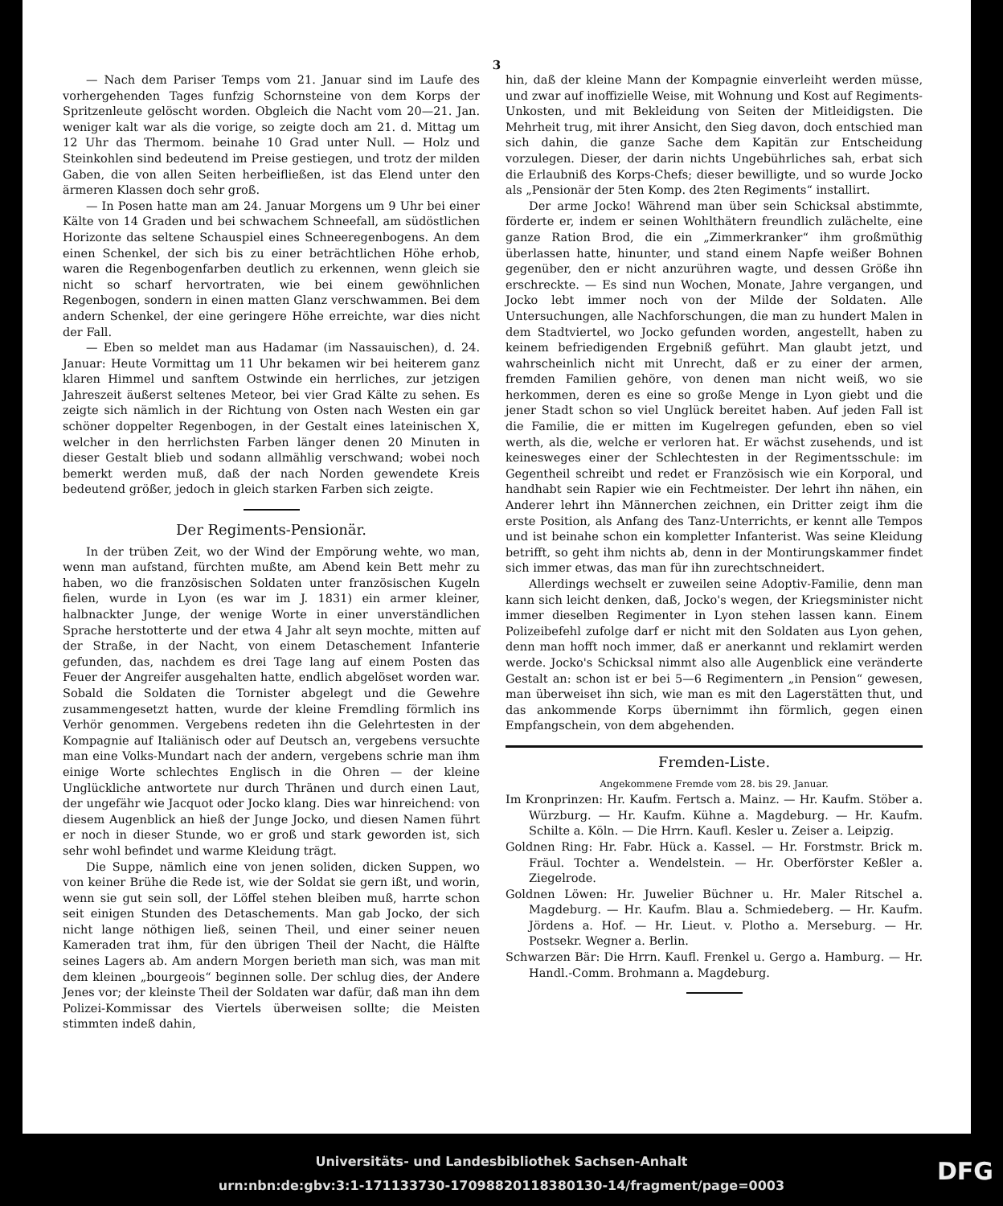3
— Nach dem Pariser Temps vom 21. Januar sind im Laufe des vorhergehenden Tages funfzig Schornsteine von dem Korps der Spritzenleute gelöscht worden. Obgleich die Nacht vom 20—21. Jan. weniger kalt war als die vorige, so zeigte doch am 21. d. Mittag um 12 Uhr das Thermom. beinahe 10 Grad unter Null. — Holz und Steinkohlen sind bedeutend im Preise gestiegen, und trotz der milden Gaben, die von allen Seiten herbeifließen, ist das Elend unter den ärmeren Klassen doch sehr groß.
— In Posen hatte man am 24. Januar Morgens um 9 Uhr bei einer Kälte von 14 Graden und bei schwachem Schneefall, am südöstlichen Horizonte das seltene Schauspiel eines Schneeregenbogens. An dem einen Schenkel, der sich bis zu einer beträchtlichen Höhe erhob, waren die Regenbogenfarben deutlich zu erkennen, wenn gleich sie nicht so scharf hervortraten, wie bei einem gewöhnlichen Regenbogen, sondern in einen matten Glanz verschwammen. Bei dem andern Schenkel, der eine geringere Höhe erreichte, war dies nicht der Fall.
— Eben so meldet man aus Hadamar (im Nassauischen), d. 24. Januar: Heute Vormittag um 11 Uhr bekamen wir bei heiterem ganz klaren Himmel und sanftem Ostwinde ein herrliches, zur jetzigen Jahreszeit äußerst seltenes Meteor, bei vier Grad Kälte zu sehen. Es zeigte sich nämlich in der Richtung von Osten nach Westen ein gar schöner doppelter Regenbogen, in der Gestalt eines lateinischen X, welcher in den herrlichsten Farben länger denen 20 Minuten in dieser Gestalt blieb und sodann allmählig verschwand; wobei noch bemerkt werden muß, daß der nach Norden gewendete Kreis bedeutend größer, jedoch in gleich starken Farben sich zeigte.
Der Regiments-Pensionär.
In der trüben Zeit, wo der Wind der Empörung wehte, wo man, wenn man aufstand, fürchten mußte, am Abend kein Bett mehr zu haben, wo die französischen Soldaten unter französischen Kugeln fielen, wurde in Lyon (es war im J. 1831) ein armer kleiner, halbnackter Junge, der wenige Worte in einer unverständlichen Sprache herstotterte und der etwa 4 Jahr alt seyn mochte, mitten auf der Straße, in der Nacht, von einem Detaschement Infanterie gefunden, das, nachdem es drei Tage lang auf einem Posten das Feuer der Angreifer ausgehalten hatte, endlich abgelöset worden war. Sobald die Soldaten die Tornister abgelegt und die Gewehre zusammengesetzt hatten, wurde der kleine Fremdling förmlich ins Verhör genommen. Vergebens redeten ihn die Gelehrtesten in der Kompagnie auf Italiänisch oder auf Deutsch an, vergebens versuchte man eine Volks-Mundart nach der andern, vergebens schrie man ihm einige Worte schlechtes Englisch in die Ohren — der kleine Unglückliche antwortete nur durch Thränen und durch einen Laut, der ungefähr wie Jacquot oder Jocko klang. Dies war hinreichend: von diesem Augenblick an hieß der Junge Jocko, und diesen Namen führt er noch in dieser Stunde, wo er groß und stark geworden ist, sich sehr wohl befindet und warme Kleidung trägt.
Die Suppe, nämlich eine von jenen soliden, dicken Suppen, wo von keiner Brühe die Rede ist, wie der Soldat sie gern ißt, und worin, wenn sie gut sein soll, der Löffel stehen bleiben muß, harrte schon seit einigen Stunden des Detaschements. Man gab Jocko, der sich nicht lange nöthigen ließ, seinen Theil, und einer seiner neuen Kameraden trat ihm, für den übrigen Theil der Nacht, die Hälfte seines Lagers ab. Am andern Morgen berieth man sich, was man mit dem kleinen „bourgeois“ beginnen solle. Der schlug dies, der Andere Jenes vor; der kleinste Theil der Soldaten war dafür, daß man ihn dem Polizei-Kommissar des Viertels überweisen sollte; die Meisten stimmten indeß dahin,
hin, daß der kleine Mann der Kompagnie einverleiht werden müsse, und zwar auf inoffizielle Weise, mit Wohnung und Kost auf Regiments-Unkosten, und mit Bekleidung von Seiten der Mitleidigsten. Die Mehrheit trug, mit ihrer Ansicht, den Sieg davon, doch entschied man sich dahin, die ganze Sache dem Kapitän zur Entscheidung vorzulegen. Dieser, der darin nichts Ungebührliches sah, erbat sich die Erlaubniß des Korps-Chefs; dieser bewilligte, und so wurde Jocko als „Pensionär der 5ten Komp. des 2ten Regiments“ installirt.
Der arme Jocko! Während man über sein Schicksal abstimmte, förderte er, indem er seinen Wohlthätern freundlich zulächelte, eine ganze Ration Brod, die ein „Zimmerkranker“ ihm großmüthig überlassen hatte, hinunter, und stand einem Napfe weißer Bohnen gegenüber, den er nicht anzurühren wagte, und dessen Größe ihn erschreckte. — Es sind nun Wochen, Monate, Jahre vergangen, und Jocko lebt immer noch von der Milde der Soldaten. Alle Untersuchungen, alle Nachforschungen, die man zu hundert Malen in dem Stadtviertel, wo Jocko gefunden worden, angestellt, haben zu keinem befriedigenden Ergebniß geführt. Man glaubt jetzt, und wahrscheinlich nicht mit Unrecht, daß er zu einer der armen, fremden Familien gehöre, von denen man nicht weiß, wo sie herkommen, deren es eine so große Menge in Lyon giebt und die jener Stadt schon so viel Unglück bereitet haben. Auf jeden Fall ist die Familie, die er mitten im Kugelregen gefunden, eben so viel werth, als die, welche er verloren hat. Er wächst zusehends, und ist keinesweges einer der Schlechtesten in der Regimentsschule: im Gegentheil schreibt und redet er Französisch wie ein Korporal, und handhabt sein Rapier wie ein Fechtmeister. Der lehrt ihn nähen, ein Anderer lehrt ihn Männerchen zeichnen, ein Dritter zeigt ihm die erste Position, als Anfang des Tanz-Unterrichts, er kennt alle Tempos und ist beinahe schon ein kompletter Infanterist. Was seine Kleidung betrifft, so geht ihm nichts ab, denn in der Montirungskammer findet sich immer etwas, das man für ihn zurechtschneidert.
Allerdings wechselt er zuweilen seine Adoptiv-Familie, denn man kann sich leicht denken, daß, Jocko's wegen, der Kriegsminister nicht immer dieselben Regimenter in Lyon stehen lassen kann. Einem Polizeibefehl zufolge darf er nicht mit den Soldaten aus Lyon gehen, denn man hofft noch immer, daß er anerkannt und reklamirt werden werde. Jocko's Schicksal nimmt also alle Augenblick eine veränderte Gestalt an: schon ist er bei 5—6 Regimentern „in Pension“ gewesen, man überweiset ihn sich, wie man es mit den Lagerstätten thut, und das ankommende Korps übernimmt ihn förmlich, gegen einen Empfangschein, von dem abgehenden.
Fremden-Liste.
Angekommene Fremde vom 28. bis 29. Januar.
Im Kronprinzen: Hr. Kaufm. Fertsch a. Mainz. — Hr. Kaufm. Stöber a. Würzburg. — Hr. Kaufm. Kühne a. Magdeburg. — Hr. Kaufm. Schilte a. Köln. — Die Hrrn. Kaufl. Kesler u. Zeiser a. Leipzig.
Goldnen Ring: Hr. Fabr. Hück a. Kassel. — Hr. Forstmstr. Brick m. Fräul. Tochter a. Wendelstein. — Hr. Oberförster Keßler a. Ziegelrode.
Goldnen Löwen: Hr. Juwelier Büchner u. Hr. Maler Ritschel a. Magdeburg. — Hr. Kaufm. Blau a. Schmiedeberg. — Hr. Kaufm. Jördens a. Hof. — Hr. Lieut. v. Plotho a. Merseburg. — Hr. Postsekr. Wegner a. Berlin.
Schwarzen Bär: Die Hrrn. Kaufl. Frenkel u. Gergo a. Hamburg. — Hr. Handl.-Comm. Brohmann a. Magdeburg.
Universitäts- und Landesbibliothek Sachsen-Anhalt
urn:nbn:de:gbv:3:1-171133730-17098820118380130-14/fragment/page=0003
DFG